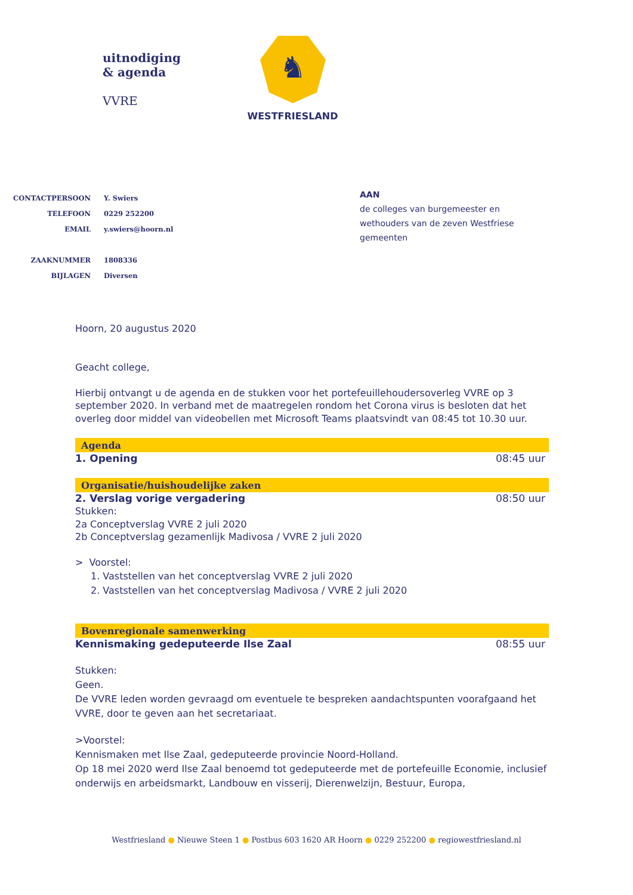uitnodiging
& agenda
VVRE
♞
WESTFRIESLAND
| CONTACTPERSOON | Y. Swiers |
| TELEFOON | 0229 252200 |
| EMAIL | y.swiers@hoorn.nl |
| ZAAKNUMMER | 1808336 |
| BIJLAGEN | Diversen |
AAN
de colleges van burgemeester en
wethouders van de zeven Westfriese
gemeenten
Hoorn, 20 augustus 2020
Geacht college,
Hierbij ontvangt u de agenda en de stukken voor het portefeuillehoudersoverleg VVRE op 3 september 2020. In verband met de maatregelen rondom het Corona virus is besloten dat het overleg door middel van videobellen met Microsoft Teams plaatsvindt van 08:45 tot 10.30 uur.
Agenda
1. Opening 08:45 uur
Organisatie/huishoudelijke zaken
2. Verslag vorige vergadering 08:50 uur
Stukken:
2a Conceptverslag VVRE 2 juli 2020
2b Conceptverslag gezamenlijk Madivosa / VVRE 2 juli 2020
> Voorstel:
1. Vaststellen van het conceptverslag VVRE 2 juli 2020
2. Vaststellen van het conceptverslag Madivosa / VVRE 2 juli 2020
Bovenregionale samenwerking
Kennismaking gedeputeerde Ilse Zaal 08:55 uur
Stukken:
Geen.
De VVRE leden worden gevraagd om eventuele te bespreken aandachtspunten voorafgaand het VVRE, door te geven aan het secretariaat.
>Voorstel:
Kennismaken met Ilse Zaal, gedeputeerde provincie Noord-Holland.
Op 18 mei 2020 werd Ilse Zaal benoemd tot gedeputeerde met de portefeuille Economie, inclusief onderwijs en arbeidsmarkt, Landbouw en visserij, Dierenwelzijn, Bestuur, Europa,
Westfriesland ● Nieuwe Steen 1 ● Postbus 603 1620 AR Hoorn ● 0229 252200 ● regiowestfriesland.nl